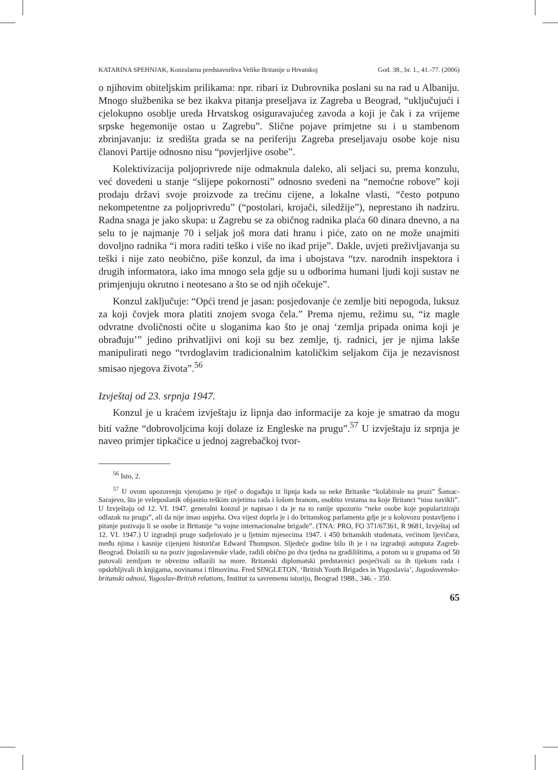KATARINA SPEHNJAK, Konzularna predstavništva Velike Britanije u Hrvatskoj God. 38., br. 1., 41.-77. (2006)
o njihovim obiteljskim prilikama: npr. ribari iz Dubrovnika poslani su na rad u Albaniju. Mnogo službenika se bez ikakva pitanja preseljava iz Zagreba u Beograd, “uključujući i cjelokupno osoblje ureda Hrvatskog osiguravajućeg zavoda a koji je čak i za vrijeme srpske hegemonije ostao u Zagrebu”. Slične pojave primjetne su i u stambenom zbrinjavanju: iz središta grada se na periferiju Zagreba preseljavaju osobe koje nisu članovi Partije odnosno nisu “povjerljive osobe”.
Kolektivizacija poljoprivrede nije odmaknula daleko, ali seljaci su, prema konzulu, već dovedeni u stanje “slijepe pokornosti” odnosno svedeni na “nemoćne robove” koji prodaju državi svoje proizvode za trećinu cijene, a lokalne vlasti, “često potpuno nekompetentne za poljoprivredu” (“postolari, krojači, siledžije”), neprestano ih nadziru. Radna snaga je jako skupa: u Zagrebu se za običnog radnika plaća 60 dinara dnevno, a na selu to je najmanje 70 i seljak još mora dati hranu i piće, zato on ne može unajmiti dovoljno radnika “i mora raditi teško i više no ikad prije”. Dakle, uvjeti preživljavanja su teški i nije zato neobično, piše konzul, da ima i ubojstava “tzv. narodnih inspektora i drugih informatora, iako ima mnogo sela gdje su u odborima humani ljudi koji sustav ne primjenjuju okrutno i neotesano a što se od njih očekuje”.
Konzul zaključuje: “Opći trend je jasan: posjedovanje će zemlje biti nepogoda, luksuz za koji čovjek mora platiti znojem svoga čela.” Prema njemu, režimu su, “iz magle odvratne dvoličnosti očite u sloganima kao što je onaj ‘zemlja pripada onima koji je obrađuju’” jedino prihvatljivi oni koji su bez zemlje, tj. radnici, jer je njima lakše manipulirati nego “tvrdoglavim tradicionalnim katoličkim seljakom čija je nezavisnost smisao njegova života”.<sup>56</sup>
Izvještaj od 23. srpnja 1947.
Konzul je u kraćem izvještaju iz lipnja dao informacije za koje je smatrao da mogu biti važne “dobrovoljcima koji dolaze iz Engleske na prugu”.<sup>57</sup> U izvještaju iz srpnja je naveo primjer tipkačice u jednoj zagrebačkoj tvor-
<sup>56</sup> Isto, 2.
<sup>57</sup> U ovom upozorenju vjerojatno je riječ o događaju iz lipnja kada su neke Britanke “kolabirale na pruzi” Šamac-Sarajevo, što je veleposlanik objasnio teškim uvjetima rada i lošom hranom, osobito vrstama na koje Britanci “nisu navikli”. U Izvještaju od 12. VI. 1947. generalni konzul je napisao i da je na to ranije upozorio “neke osobe koje populariziraju odlazak na prugu”, ali da nije imao uspjeha. Ova vijest doprla je i do britanskog parlamenta gdje je u kolovozu postavljeno i pitanje pozivaju li se osobe iz Britanije “u vojne internacionalne brigade”. (TNA: PRO, FO 371/67361, R 9681, Izvještaj od 12. VI. 1947.) U izgradnji pruge sudjelovalo je u ljetnim mjesecima 1947. i 450 britanskih studenata, većinom ljevičara, među njima i kasnije cijenjeni historičar Edward Thompson. Sljedeće godine bilo ih je i na izgradnji autoputa Zagreb-Beograd. Dolazili su na poziv jugoslavenske vlade, radili obično po dva tjedna na gradilištima, a potom su u grupama od 50 putovali zemljom te obvezno odlazili na more. Britanski diplomatski predstavnici posjećivali su ih tijekom rada i opskrbljivali ih knjigama, novinama i filmovima. Fred SINGLETON, ‘British Youth Brigades in Yugoslavia’, Jugoslovensko-britanski odnosi, Yugoslav-British relations, Institut za savremenu istoriju, Beograd 1988., 346. - 350.
65